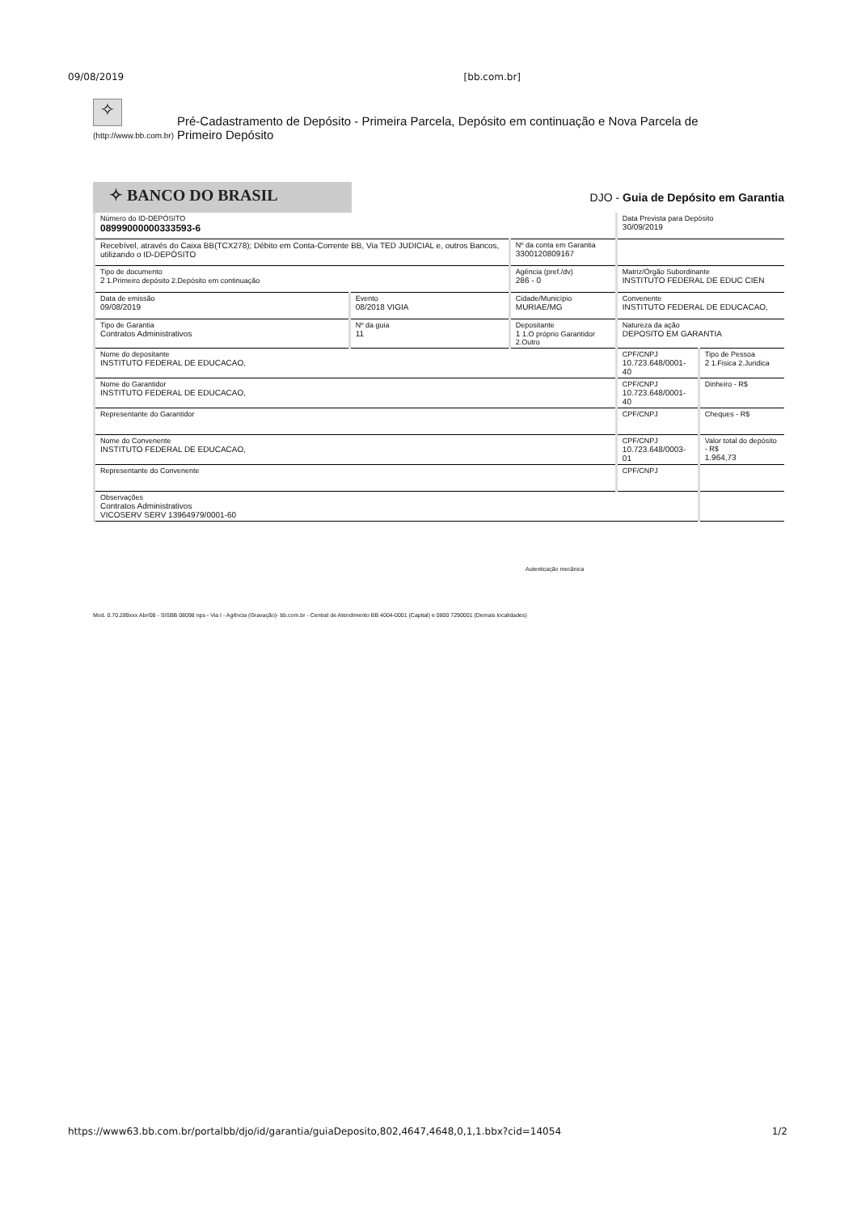09/08/2019 [bb.com.br]
✧
(http://www.bb.com.br)
Pré-Cadastramento de Depósito - Primeira Parcela, Depósito em continuação e Nova Parcela de Primeiro Depósito
✧ BANCO DO BRASIL
DJO - Guia de Depósito em Garantia
| Número do ID-DEPÓSITO 08999000000333593-6 | | | Data Prevista para Depósito 30/09/2019 | |
| Recebível, através do Caixa BB(TCX278); Débito em Conta-Corrente BB, Via TED JUDICIAL e, outros Bancos, utilizando o ID-DEPÓSITO | | Nº da conta em Garantia 3300120809167 | | |
| Tipo de documento 2 1.Primeiro depósito 2.Depósito em continuação | | Agência (pref./dv) 286 - 0 | Matriz/Órgão Subordinante INSTITUTO FEDERAL DE EDUC CIEN | |
| Data de emissão 09/08/2019 | Evento 08/2018 VIGIA | Cidade/Município MURIAE/MG | Convenente INSTITUTO FEDERAL DE EDUCACAO, | |
| Tipo de Garantia Contratos Administrativos | Nº da guia 11 | Depositante 1 1.O próprio Garantidor 2.Outro | Natureza da ação DEPOSITO EM GARANTIA | |
| Nome do depositante INSTITUTO FEDERAL DE EDUCACAO, | | | CPF/CNPJ 10.723.648/0001-40 | Tipo de Pessoa 2 1.Fisica 2.Juridica |
| Nome do Garantidor INSTITUTO FEDERAL DE EDUCACAO, | | | CPF/CNPJ 10.723.648/0001-40 | Dinheiro - R$ |
| Representante do Garantidor | | | CPF/CNPJ | Cheques - R$ |
| Nome do Convenente INSTITUTO FEDERAL DE EDUCACAO, | | | CPF/CNPJ 10.723.648/0003-01 | Valor total do depósito - R$ 1.964,73 |
| Representante do Convenente | | | CPF/CNPJ | |
| Observações Contratos Administrativos VICOSERV SERV 13964979/0001-60 | | | | |
Autenticação mecânica
Mod. 0.70.289xxx Abr/08 - SISBB 08098 nps - Via I - Agência (Gravação)- bb.com.br - Central de Atendimento BB 4004-0001 (Capital) e 0800 7290001 (Demais localidades)
https://www63.bb.com.br/portalbb/djo/id/garantia/guiaDeposito,802,4647,4648,0,1,1.bbx?cid=14054 1/2